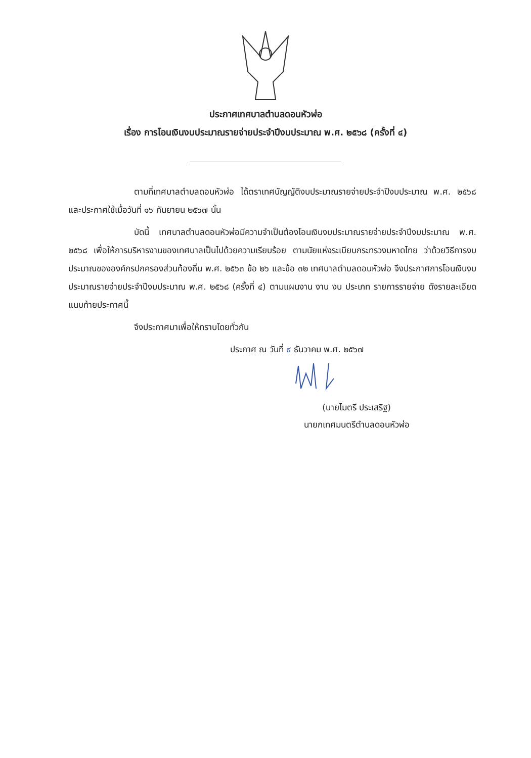ประกาศเทศบาลตำบลดอนหัวฬ่อ
เรื่อง การโอนเงินงบประมาณรายจ่ายประจำปีงบประมาณ พ.ศ. ๒๕๖๘ (ครั้งที่ ๔)
ตามที่เทศบาลตำบลดอนหัวฬ่อ ได้ตราเทศบัญญัติงบประมาณรายจ่ายประจำปีงบประมาณ พ.ศ. ๒๕๖๘ และประกาศใช้เมื่อวันที่ ๑๖ กันยายน ๒๕๖๗ นั้น
บัดนี้ เทศบาลตำบลดอนหัวฬ่อมีความจำเป็นต้องโอนเงินงบประมาณรายจ่ายประจำปีงบประมาณ พ.ศ. ๒๕๖๘ เพื่อให้การบริหารงานของเทศบาลเป็นไปด้วยความเรียบร้อย ตามนัยแห่งระเบียบกระทรวงมหาดไทย ว่าด้วยวิธีการงบประมาณขององค์กรปกครองส่วนท้องถิ่น พ.ศ. ๒๕๖๓ ข้อ ๒๖ และข้อ ๓๒ เทศบาลตำบลดอนหัวฬ่อ จึงประกาศการโอนเงินงบประมาณรายจ่ายประจำปีงบประมาณ พ.ศ. ๒๕๖๘ (ครั้งที่ ๔) ตามแผนงาน งาน งบ ประเภท รายการรายจ่าย ดังรายละเอียดแนบท้ายประกาศนี้
จึงประกาศมาเพื่อให้ทราบโดยทั่วกัน
ประกาศ ณ วันที่ ๙ ธันวาคม พ.ศ. ๒๕๖๗
(นายไมตรี ประเสริฐ)
นายกเทศมนตรีตำบลดอนหัวฬ่อ